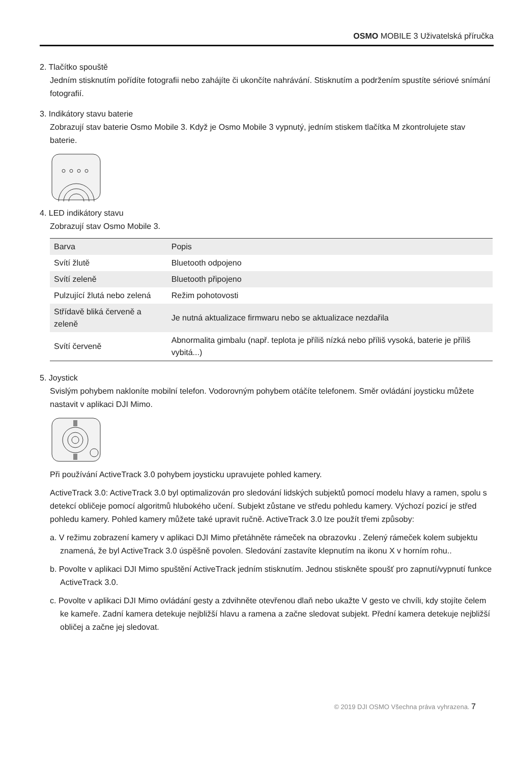OSMO MOBILE 3 Uživatelská příručka
2. Tlačítko spouště
Jedním stisknutím pořídíte fotografii nebo zahájíte či ukončíte nahrávání. Stisknutím a podržením spustíte sériové snímání fotografií.
3. Indikátory stavu baterie
Zobrazují stav baterie Osmo Mobile 3. Když je Osmo Mobile 3 vypnutý, jedním stiskem tlačítka M zkontrolujete stav baterie.
4. LED indikátory stavu
Zobrazují stav Osmo Mobile 3.
| Barva | Popis |
| Svítí žlutě | Bluetooth odpojeno |
| Svítí zeleně | Bluetooth připojeno |
| Pulzující žlutá nebo zelená | Režim pohotovosti |
| Střídavě bliká červeně a zeleně | Je nutná aktualizace firmwaru nebo se aktualizace nezdařila |
| Svítí červeně | Abnormalita gimbalu (např. teplota je příliš nízká nebo příliš vysoká, baterie je příliš vybitá...) |
5. Joystick
Svislým pohybem nakloníte mobilní telefon. Vodorovným pohybem otáčíte telefonem. Směr ovládání joysticku můžete nastavit v aplikaci DJI Mimo.
Při používání ActiveTrack 3.0 pohybem joysticku upravujete pohled kamery.
ActiveTrack 3.0: ActiveTrack 3.0 byl optimalizován pro sledování lidských subjektů pomocí modelu hlavy a ramen, spolu s detekcí obličeje pomocí algoritmů hlubokého učení. Subjekt zůstane ve středu pohledu kamery. Výchozí pozicí je střed pohledu kamery. Pohled kamery můžete také upravit ručně. ActiveTrack 3.0 lze použít třemi způsoby:
a. V režimu zobrazení kamery v aplikaci DJI Mimo přetáhněte rámeček na obrazovku . Zelený rámeček kolem subjektu znamená, že byl ActiveTrack 3.0 úspěšně povolen. Sledování zastavíte klepnutím na ikonu X v horním rohu..
b. Povolte v aplikaci DJI Mimo spuštění ActiveTrack jedním stisknutím. Jednou stiskněte spoušť pro zapnutí/vypnutí funkce ActiveTrack 3.0.
c. Povolte v aplikaci DJI Mimo ovládání gesty a zdvihněte otevřenou dlaň nebo ukažte V gesto ve chvíli, kdy stojíte čelem ke kameře. Zadní kamera detekuje nejbližší hlavu a ramena a začne sledovat subjekt. Přední kamera detekuje nejbližší obličej a začne jej sledovat.
© 2019 DJI OSMO Všechna práva vyhrazena. 7